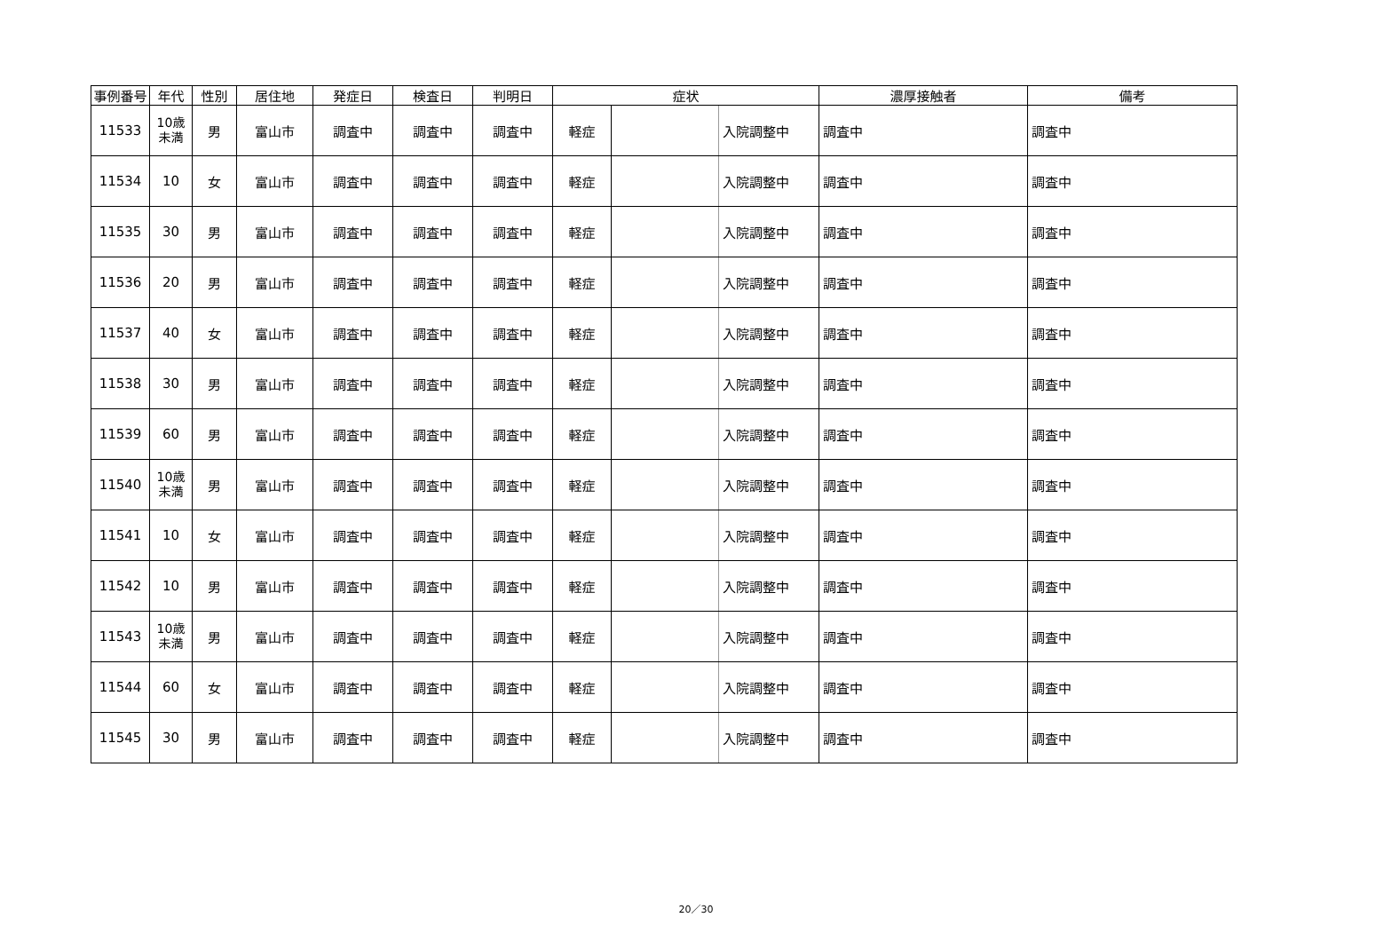| 事例番号 | 年代 | 性別 | 居住地 | 発症日 | 検査日 | 判明日 | 症状 | | | 濃厚接触者 | 備考 |
| --- | --- | --- | --- | --- | --- | --- | --- | --- | --- | --- | --- |
| 11533 | 10歳 未満 | 男 | 富山市 | 調査中 | 調査中 | 調査中 | 軽症 | | 入院調整中 | 調査中 | 調査中 |
| 11534 | 10 | 女 | 富山市 | 調査中 | 調査中 | 調査中 | 軽症 | | 入院調整中 | 調査中 | 調査中 |
| 11535 | 30 | 男 | 富山市 | 調査中 | 調査中 | 調査中 | 軽症 | | 入院調整中 | 調査中 | 調査中 |
| 11536 | 20 | 男 | 富山市 | 調査中 | 調査中 | 調査中 | 軽症 | | 入院調整中 | 調査中 | 調査中 |
| 11537 | 40 | 女 | 富山市 | 調査中 | 調査中 | 調査中 | 軽症 | | 入院調整中 | 調査中 | 調査中 |
| 11538 | 30 | 男 | 富山市 | 調査中 | 調査中 | 調査中 | 軽症 | | 入院調整中 | 調査中 | 調査中 |
| 11539 | 60 | 男 | 富山市 | 調査中 | 調査中 | 調査中 | 軽症 | | 入院調整中 | 調査中 | 調査中 |
| 11540 | 10歳 未満 | 男 | 富山市 | 調査中 | 調査中 | 調査中 | 軽症 | | 入院調整中 | 調査中 | 調査中 |
| 11541 | 10 | 女 | 富山市 | 調査中 | 調査中 | 調査中 | 軽症 | | 入院調整中 | 調査中 | 調査中 |
| 11542 | 10 | 男 | 富山市 | 調査中 | 調査中 | 調査中 | 軽症 | | 入院調整中 | 調査中 | 調査中 |
| 11543 | 10歳 未満 | 男 | 富山市 | 調査中 | 調査中 | 調査中 | 軽症 | | 入院調整中 | 調査中 | 調査中 |
| 11544 | 60 | 女 | 富山市 | 調査中 | 調査中 | 調査中 | 軽症 | | 入院調整中 | 調査中 | 調査中 |
| 11545 | 30 | 男 | 富山市 | 調査中 | 調査中 | 調査中 | 軽症 | | 入院調整中 | 調査中 | 調査中 |
20／30